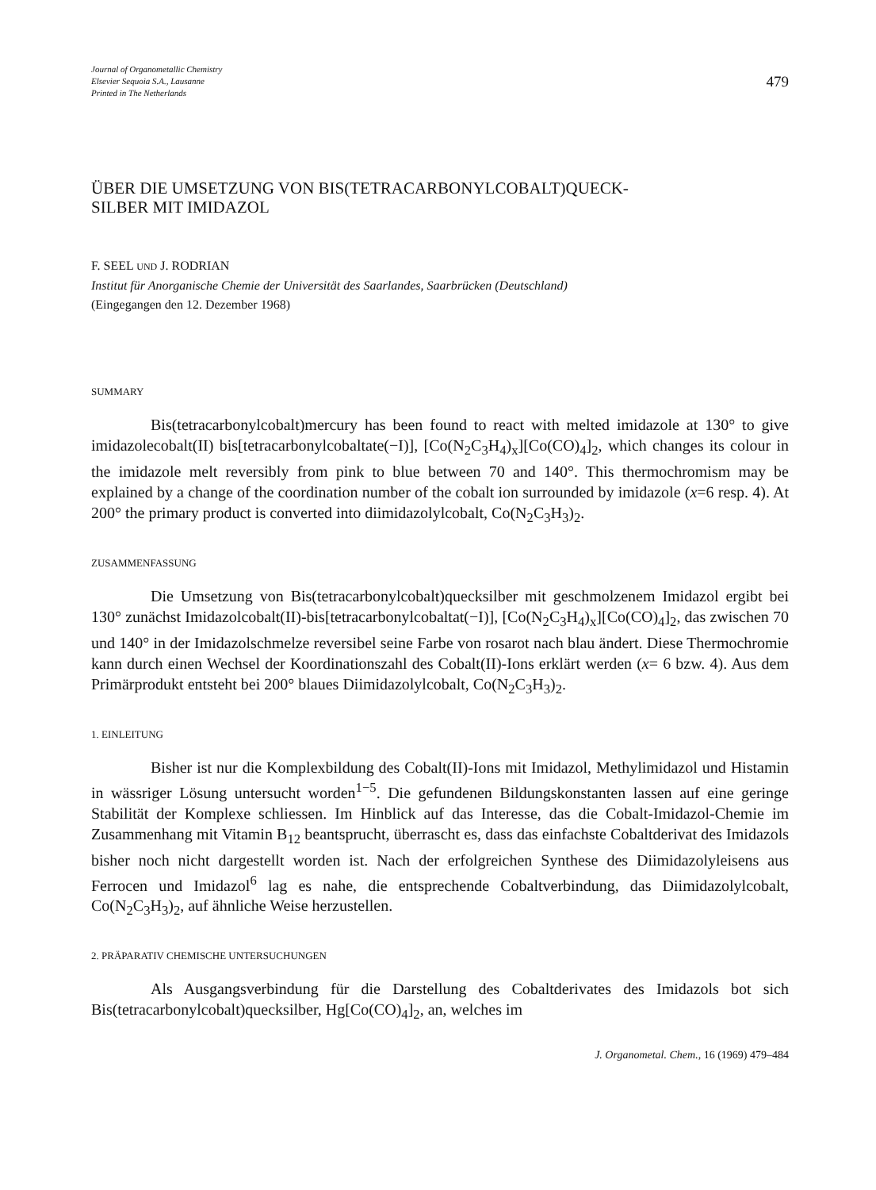Journal of Organometallic Chemistry
Elsevier Sequoia S.A., Lausanne
Printed in The Netherlands
479
ÜBER DIE UMSETZUNG VON BIS(TETRACARBONYLCOBALT)QUECK-
SILBER MIT IMIDAZOL
F. SEEL UND J. RODRIAN
Institut für Anorganische Chemie der Universität des Saarlandes, Saarbrücken (Deutschland)
(Eingegangen den 12. Dezember 1968)
SUMMARY
Bis(tetracarbonylcobalt)mercury has been found to react with melted imidazole at 130° to give imidazolecobalt(II) bis[tetracarbonylcobaltate(−I)], [Co(N<sub>2</sub>C<sub>3</sub>H<sub>4</sub>)<sub>x</sub>][Co(CO)<sub>4</sub>]<sub>2</sub>, which changes its colour in the imidazole melt reversibly from pink to blue between 70 and 140°. This thermochromism may be explained by a change of the coordination number of the cobalt ion surrounded by imidazole (x=6 resp. 4). At 200° the primary product is converted into diimidazolylcobalt, Co(N<sub>2</sub>C<sub>3</sub>H<sub>3</sub>)<sub>2</sub>.
ZUSAMMENFASSUNG
Die Umsetzung von Bis(tetracarbonylcobalt)quecksilber mit geschmolzenem Imidazol ergibt bei 130° zunächst Imidazolcobalt(II)-bis[tetracarbonylcobaltat(−I)], [Co(N<sub>2</sub>C<sub>3</sub>H<sub>4</sub>)<sub>x</sub>][Co(CO)<sub>4</sub>]<sub>2</sub>, das zwischen 70 und 140° in der Imidazolschmelze reversibel seine Farbe von rosarot nach blau ändert. Diese Thermochromie kann durch einen Wechsel der Koordinationszahl des Cobalt(II)-Ions erklärt werden (x= 6 bzw. 4). Aus dem Primärprodukt entsteht bei 200° blaues Diimidazolylcobalt, Co(N<sub>2</sub>C<sub>3</sub>H<sub>3</sub>)<sub>2</sub>.
1. EINLEITUNG
Bisher ist nur die Komplexbildung des Cobalt(II)-Ions mit Imidazol, Methylimidazol und Histamin in wässriger Lösung untersucht worden<sup>1−5</sup>. Die gefundenen Bildungskonstanten lassen auf eine geringe Stabilität der Komplexe schliessen. Im Hinblick auf das Interesse, das die Cobalt-Imidazol-Chemie im Zusammenhang mit Vitamin B<sub>12</sub> beantsprucht, überrascht es, dass das einfachste Cobaltderivat des Imidazols bisher noch nicht dargestellt worden ist. Nach der erfolgreichen Synthese des Diimidazolyleisens aus Ferrocen und Imidazol<sup>6</sup> lag es nahe, die entsprechende Cobaltverbindung, das Diimidazolylcobalt, Co(N<sub>2</sub>C<sub>3</sub>H<sub>3</sub>)<sub>2</sub>, auf ähnliche Weise herzustellen.
2. PRÄPARATIV CHEMISCHE UNTERSUCHUNGEN
Als Ausgangsverbindung für die Darstellung des Cobaltderivates des Imidazols bot sich Bis(tetracarbonylcobalt)quecksilber, Hg[Co(CO)<sub>4</sub>]<sub>2</sub>, an, welches im
J. Organometal. Chem., 16 (1969) 479–484